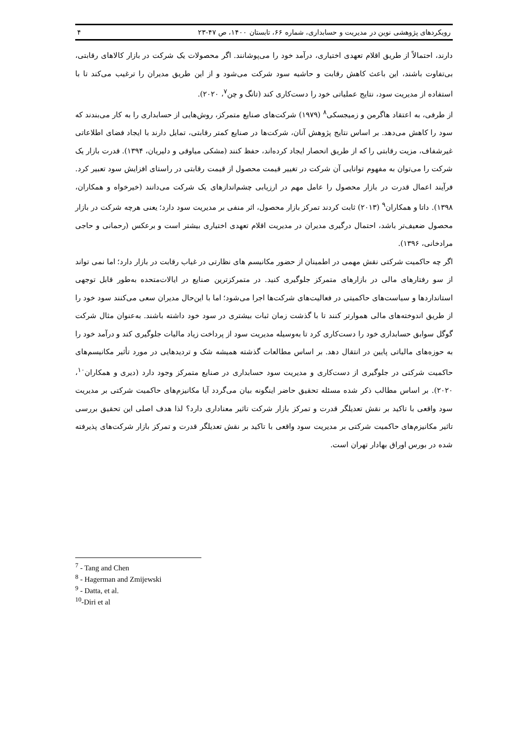رویکردهای پژوهشی نوین در مدیریت و حسابداری، شماره ۶۶، تابستان ۱۴۰۰، ص ۴۷-۲۳ ۴
دارند، احتمالاً از طریق اقلام تعهدی اختیاری، درآمد خود را می‌پوشانند. اگر محصولات یک شرکت در بازار کالاهای رقابتی، بی‌تفاوت باشند، این باعث کاهش رقابت و حاشیه سود شرکت می‌شود و از این طریق مدیران را ترغیب می‌کند تا با استفاده از مدیریت سود، نتایج عملیاتی خود را دست‌کاری کند (تانگ و چن<sup>۷</sup>، ۲۰۲۰).
از طرفی، به اعتقاد هاگرمن و زمیجسکی<sup>۸</sup> (۱۹۷۹) شرکت‌های صنایع متمرکز، روش‌هایی از حسابداری را به کار می‌بندند که سود را کاهش می‌دهد. بر اساس نتایج پژوهش آنان، شرکت‌ها در صنایع کمتر رقابتی، تمایل دارند با ایجاد فضای اطلاعاتی غیرشفاف، مزیت رقابتی را که از طریق انحصار ایجاد کرده‌اند، حفظ کنند (مشکی میاوقی و دلیریان، ۱۳۹۴). قدرت بازار یک شرکت را می‌توان به مفهوم توانایی آن شرکت در تغییر قیمت محصول از قیمت رقابتی در راستای افزایش سود تعبیر کرد. فرآیند اعمال قدرت در بازار محصول را عامل مهم در ارزیابی چشم‌اندازهای یک شرکت می‌دانند (خیرخواه و همکاران، ۱۳۹۸). داتا و همکاران<sup>۹</sup> (۲۰۱۳) ثابت کردند تمرکز بازار محصول، اثر منفی بر مدیریت سود دارد؛ یعنی هرچه شرکت در بازار محصول ضعیف‌تر باشد، احتمال درگیری مدیران در مدیریت اقلام تعهدی اختیاری بیشتر است و برعکس (رحمانی و حاجی مرادخانی، ۱۳۹۶).
اگر چه حاکمیت شرکتی نقش مهمی در اطمینان از حضور مکانیسم های نظارتی در غیاب رقابت در بازار دارد؛ اما نمی تواند از سو رفتارهای مالی در بازارهای متمرکز جلوگیری کنید. در متمرکزترین صنایع در ایالات‌متحده به‌طور قابل توجهی استانداردها و سیاست‌های حاکمیتی در فعالیت‌های شرکت‌ها اجرا می‌شود؛ اما با این‌حال مدیران سعی می‌کنند سود خود را از طریق اندوخته‌های مالی هموارتر کنند تا با گذشت زمان ثبات بیشتری در سود خود داشته باشند. به‌عنوان مثال شرکت گوگل سوابق حسابداری خود را دست‌کاری کرد تا به‌وسیله مدیریت سود از پرداخت زیاد مالیات جلوگیری کند و درآمد خود را به حوزه‌های مالیاتی پایین در انتقال دهد. بر اساس مطالعات گذشته همیشه شک و تردیدهایی در مورد تأثیر مکانیسم‌های حاکمیت شرکتی در جلوگیری از دست‌کاری و مدیریت سود حسابداری در صنایع متمرکز وجود دارد (دیری و همکاران<sup>۱۰</sup>، ۲۰۲۰). بر اساس مطالب ذکر شده مسئله تحقیق حاضر اینگونه بیان می‌گردد آیا مکانیزم‌های حاکمیت شرکتی بر مدیریت سود واقعی با تاکید بر نقش تعدیلگر قدرت و تمرکز بازار شرکت تاثیر معناداری دارد؟ لذا هدف اصلی این تحقیق بررسی تاثیر مکانیزم‌های حاکمیت شرکتی بر مدیریت سود واقعی با تاکید بر نقش تعدیلگر قدرت و تمرکز بازار شرکت‌های پذیرفته شده در بورس اوراق بهادار تهران است.
<sup>7</sup> - Tang and Chen
<sup>8</sup> - Hagerman and Zmijewski
<sup>9</sup> - Datta, et al.
<sup>10</sup>-Diri et al